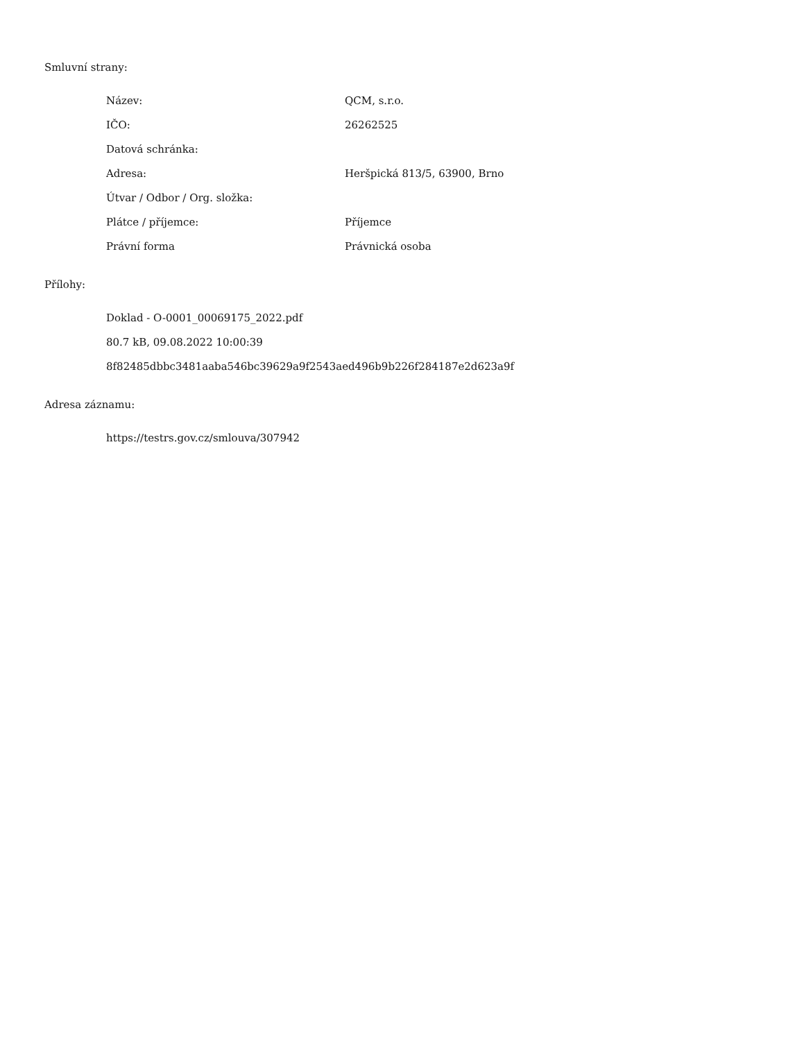Smluvní strany:
| Název: | QCM, s.r.o. |
| IČO: | 26262525 |
| Datová schránka: | |
| Adresa: | Heršpická 813/5, 63900, Brno |
| Útvar / Odbor / Org. složka: | |
| Plátce / příjemce: | Příjemce |
| Právní forma | Právnická osoba |
Přílohy:
Doklad - O-0001_00069175_2022.pdf
80.7 kB, 09.08.2022 10:00:39
8f82485dbbc3481aaba546bc39629a9f2543aed496b9b226f284187e2d623a9f
Adresa záznamu:
https://testrs.gov.cz/smlouva/307942